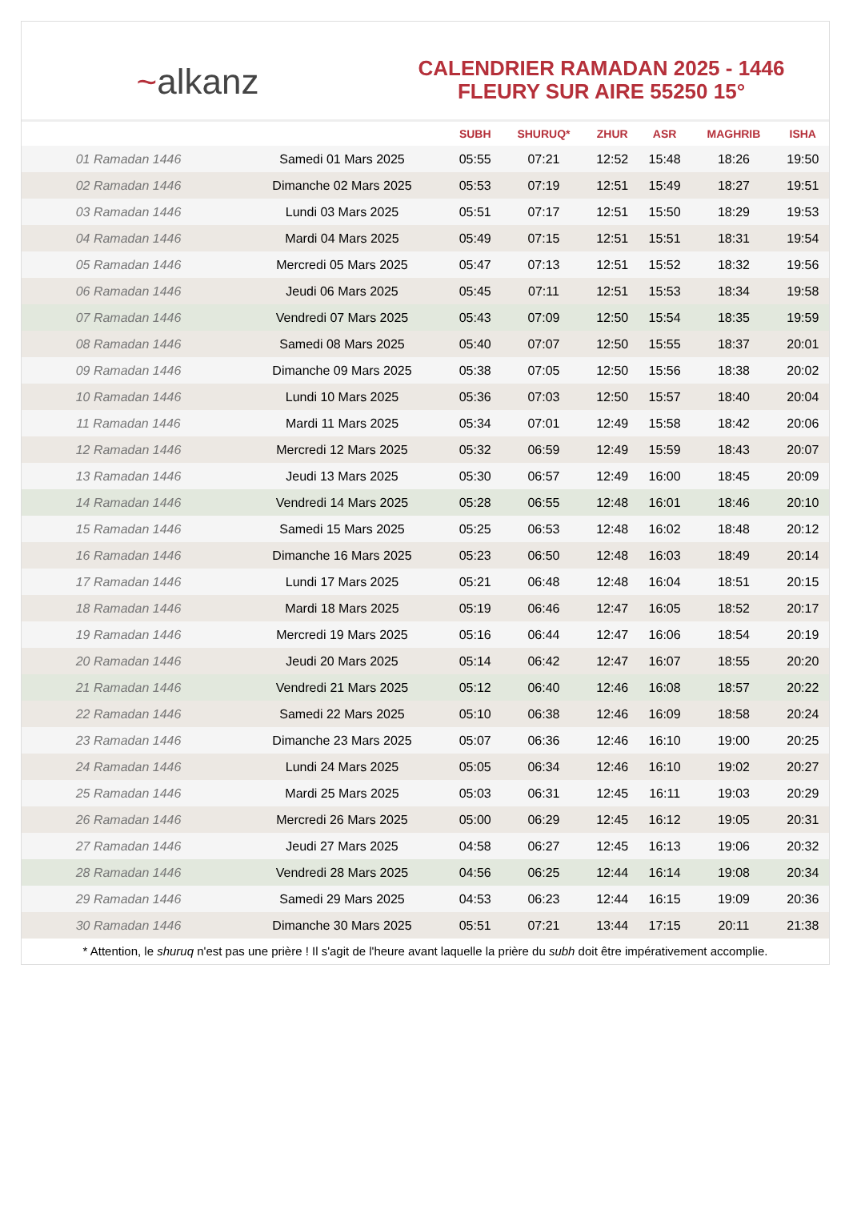~alkanz
CALENDRIER RAMADAN 2025 - 1446
FLEURY SUR AIRE 55250 15°
| | | SUBH | SHURUQ* | ZHUR | ASR | MAGHRIB | ISHA |
| --- | --- | --- | --- | --- | --- | --- | --- |
| 01 Ramadan 1446 | Samedi 01 Mars 2025 | 05:55 | 07:21 | 12:52 | 15:48 | 18:26 | 19:50 |
| 02 Ramadan 1446 | Dimanche 02 Mars 2025 | 05:53 | 07:19 | 12:51 | 15:49 | 18:27 | 19:51 |
| 03 Ramadan 1446 | Lundi 03 Mars 2025 | 05:51 | 07:17 | 12:51 | 15:50 | 18:29 | 19:53 |
| 04 Ramadan 1446 | Mardi 04 Mars 2025 | 05:49 | 07:15 | 12:51 | 15:51 | 18:31 | 19:54 |
| 05 Ramadan 1446 | Mercredi 05 Mars 2025 | 05:47 | 07:13 | 12:51 | 15:52 | 18:32 | 19:56 |
| 06 Ramadan 1446 | Jeudi 06 Mars 2025 | 05:45 | 07:11 | 12:51 | 15:53 | 18:34 | 19:58 |
| 07 Ramadan 1446 | Vendredi 07 Mars 2025 | 05:43 | 07:09 | 12:50 | 15:54 | 18:35 | 19:59 |
| 08 Ramadan 1446 | Samedi 08 Mars 2025 | 05:40 | 07:07 | 12:50 | 15:55 | 18:37 | 20:01 |
| 09 Ramadan 1446 | Dimanche 09 Mars 2025 | 05:38 | 07:05 | 12:50 | 15:56 | 18:38 | 20:02 |
| 10 Ramadan 1446 | Lundi 10 Mars 2025 | 05:36 | 07:03 | 12:50 | 15:57 | 18:40 | 20:04 |
| 11 Ramadan 1446 | Mardi 11 Mars 2025 | 05:34 | 07:01 | 12:49 | 15:58 | 18:42 | 20:06 |
| 12 Ramadan 1446 | Mercredi 12 Mars 2025 | 05:32 | 06:59 | 12:49 | 15:59 | 18:43 | 20:07 |
| 13 Ramadan 1446 | Jeudi 13 Mars 2025 | 05:30 | 06:57 | 12:49 | 16:00 | 18:45 | 20:09 |
| 14 Ramadan 1446 | Vendredi 14 Mars 2025 | 05:28 | 06:55 | 12:48 | 16:01 | 18:46 | 20:10 |
| 15 Ramadan 1446 | Samedi 15 Mars 2025 | 05:25 | 06:53 | 12:48 | 16:02 | 18:48 | 20:12 |
| 16 Ramadan 1446 | Dimanche 16 Mars 2025 | 05:23 | 06:50 | 12:48 | 16:03 | 18:49 | 20:14 |
| 17 Ramadan 1446 | Lundi 17 Mars 2025 | 05:21 | 06:48 | 12:48 | 16:04 | 18:51 | 20:15 |
| 18 Ramadan 1446 | Mardi 18 Mars 2025 | 05:19 | 06:46 | 12:47 | 16:05 | 18:52 | 20:17 |
| 19 Ramadan 1446 | Mercredi 19 Mars 2025 | 05:16 | 06:44 | 12:47 | 16:06 | 18:54 | 20:19 |
| 20 Ramadan 1446 | Jeudi 20 Mars 2025 | 05:14 | 06:42 | 12:47 | 16:07 | 18:55 | 20:20 |
| 21 Ramadan 1446 | Vendredi 21 Mars 2025 | 05:12 | 06:40 | 12:46 | 16:08 | 18:57 | 20:22 |
| 22 Ramadan 1446 | Samedi 22 Mars 2025 | 05:10 | 06:38 | 12:46 | 16:09 | 18:58 | 20:24 |
| 23 Ramadan 1446 | Dimanche 23 Mars 2025 | 05:07 | 06:36 | 12:46 | 16:10 | 19:00 | 20:25 |
| 24 Ramadan 1446 | Lundi 24 Mars 2025 | 05:05 | 06:34 | 12:46 | 16:10 | 19:02 | 20:27 |
| 25 Ramadan 1446 | Mardi 25 Mars 2025 | 05:03 | 06:31 | 12:45 | 16:11 | 19:03 | 20:29 |
| 26 Ramadan 1446 | Mercredi 26 Mars 2025 | 05:00 | 06:29 | 12:45 | 16:12 | 19:05 | 20:31 |
| 27 Ramadan 1446 | Jeudi 27 Mars 2025 | 04:58 | 06:27 | 12:45 | 16:13 | 19:06 | 20:32 |
| 28 Ramadan 1446 | Vendredi 28 Mars 2025 | 04:56 | 06:25 | 12:44 | 16:14 | 19:08 | 20:34 |
| 29 Ramadan 1446 | Samedi 29 Mars 2025 | 04:53 | 06:23 | 12:44 | 16:15 | 19:09 | 20:36 |
| 30 Ramadan 1446 | Dimanche 30 Mars 2025 | 05:51 | 07:21 | 13:44 | 17:15 | 20:11 | 21:38 |
* Attention, le shuruq n'est pas une prière ! Il s'agit de l'heure avant laquelle la prière du subh doit être impérativement accomplie.